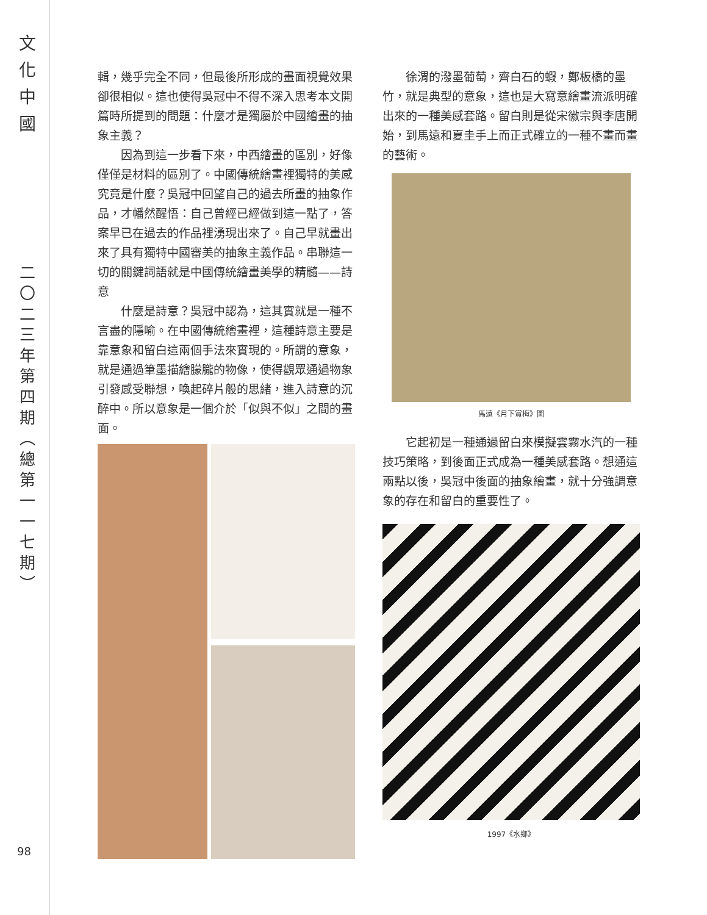文
化
中
國
二
〇
二
三
年
第
四
期
︵
總
第
一
一
七
期
︶
輯，幾乎完全不同，但最後所形成的畫面視覺效果卻很相似。這也使得吳冠中不得不深入思考本文開篇時所提到的問題：什麼才是獨屬於中國繪畫的抽象主義？
因為到這一步看下來，中西繪畫的區別，好像僅僅是材料的區別了。中國傳統繪畫裡獨特的美感究竟是什麼？吳冠中回望自己的過去所畫的抽象作品，才幡然醒悟：自己曾經已經做到這一點了，答案早已在過去的作品裡湧現出來了。自己早就畫出來了具有獨特中國審美的抽象主義作品。串聯這一切的關鍵詞語就是中國傳統繪畫美學的精髓——詩意
什麼是詩意？吳冠中認為，這其實就是一種不言盡的隱喻。在中國傳統繪畫裡，這種詩意主要是靠意象和留白這兩個手法來實現的。所謂的意象，就是通過筆墨描繪朦朧的物像，使得觀眾通過物象引發感受聯想，喚起碎片般的思緒，進入詩意的沉醉中。所以意象是一個介於「似與不似」之間的畫面。
徐渭的潑墨葡萄，齊白石的蝦，鄭板橋的墨竹，就是典型的意象，這也是大寫意繪畫流派明確出來的一種美感套路。留白則是從宋徽宗與李唐開始，到馬遠和夏圭手上而正式確立的一種不畫而畫的藝術。
馬遠《月下賞梅》圖
它起初是一種通過留白來模擬雲霧水汽的一種技巧策略，到後面正式成為一種美感套路。想通這兩點以後，吳冠中後面的抽象繪畫，就十分強調意象的存在和留白的重要性了。
1997《水鄉》
98